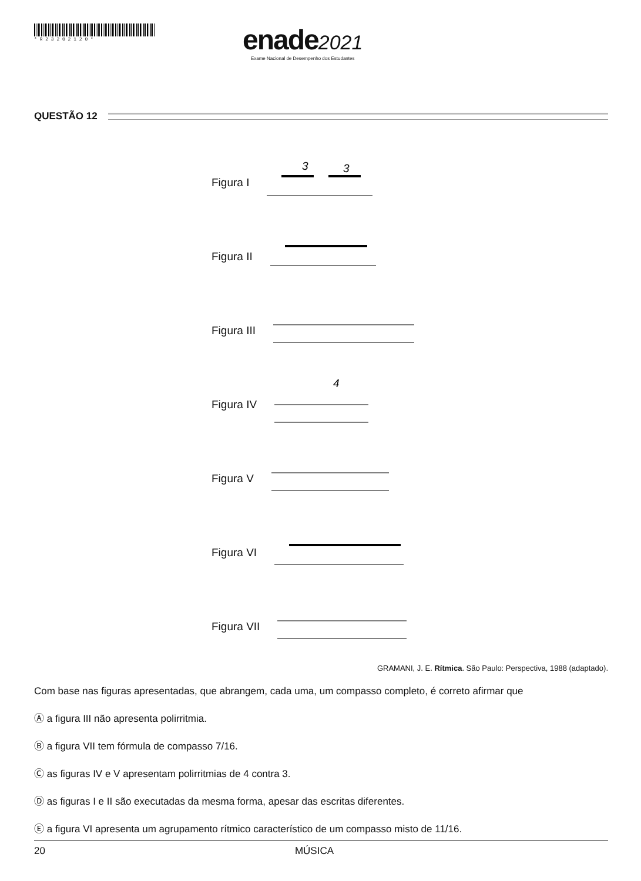* R 2 3 2 0 2 1 2 0 *
enade 2021
Exame Nacional de Desempenho dos Estudantes
QUESTÃO 12
Figura I
3
3
Figura II
Figura III
Figura IV
4
Figura V
Figura VI
Figura VII
GRAMANI, J. E. Rítmica. São Paulo: Perspectiva, 1988 (adaptado).
Com base nas figuras apresentadas, que abrangem, cada uma, um compasso completo, é correto afirmar que
Ⓐ a figura III não apresenta polirritmia.
Ⓑ a figura VII tem fórmula de compasso 7/16.
Ⓒ as figuras IV e V apresentam polirritmias de 4 contra 3.
Ⓓ as figuras I e II são executadas da mesma forma, apesar das escritas diferentes.
Ⓔ a figura VI apresenta um agrupamento rítmico característico de um compasso misto de 11/16.
20 MÚSICA